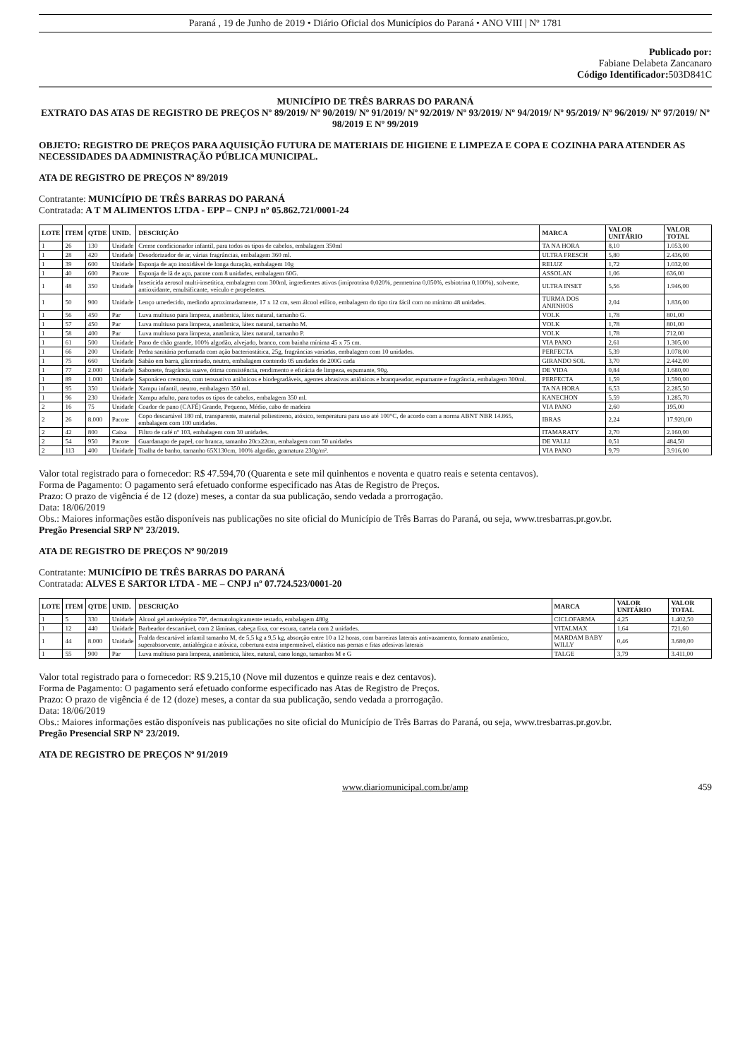Paraná , 19 de Junho de 2019 • Diário Oficial dos Municípios do Paraná • ANO VIII | Nº 1781
Publicado por:
Fabiane Delabeta Zancanaro
Código Identificador: 503D841C
MUNICÍPIO DE TRÊS BARRAS DO PARANÁ
EXTRATO DAS ATAS DE REGISTRO DE PREÇOS Nº 89/2019/ Nº 90/2019/ Nº 91/2019/ Nº 92/2019/ Nº 93/2019/ Nº 94/2019/ Nº 95/2019/ Nº 96/2019/ Nº 97/2019/ Nº 98/2019 E Nº 99/2019
OBJETO: REGISTRO DE PREÇOS PARA AQUISIÇÃO FUTURA DE MATERIAIS DE HIGIENE E LIMPEZA E COPA E COZINHA PARA ATENDER AS NECESSIDADES DA ADMINISTRAÇÃO PÚBLICA MUNICIPAL.
ATA DE REGISTRO DE PREÇOS Nº 89/2019
Contratante: MUNICÍPIO DE TRÊS BARRAS DO PARANÁ
Contratada: A T M ALIMENTOS LTDA - EPP – CNPJ nº 05.862.721/0001-24
| LOTE | ITEM | QTDE | UNID. | DESCRIÇÃO | MARCA | VALOR UNITÁRIO | VALOR TOTAL |
| --- | --- | --- | --- | --- | --- | --- | --- |
| 1 | 26 | 130 | Unidade | Creme condicionador infantil, para todos os tipos de cabelos, embalagem 350ml | TA NA HORA | 8,10 | 1.053,00 |
| 1 | 28 | 420 | Unidade | Desodorizador de ar, várias fragrâncias, embalagem 360 ml. | ULTRA FRESCH | 5,80 | 2.436,00 |
| 1 | 39 | 600 | Unidade | Esponja de aço inoxidável de longa duração, embalagem 10g | RELUZ | 1,72 | 1.032,00 |
| 1 | 40 | 600 | Pacote | Esponja de lã de aço, pacote com 8 unidades, embalagem 60G. | ASSOLAN | 1,06 | 636,00 |
| 1 | 48 | 350 | Unidade | Inseticida aerosol multi-insetitica, embalagem com 300ml, ingredientes ativos (imiprotrina 0,020%, permetrina 0,050%, esbiotrina 0,100%), solvente, antioxidante, emulsificante, veículo e propelentes. | ULTRA INSET | 5,56 | 1.946,00 |
| 1 | 50 | 900 | Unidade | Lenço umedecido, medindo aproximadamente, 17 x 12 cm, sem álcool etílico, embalagem do tipo tira fácil com no mínimo 48 unidades. | TURMA DOS ANJINHOS | 2,04 | 1.836,00 |
| 1 | 56 | 450 | Par | Luva multiuso para limpeza, anatômica, látex natural, tamanho G. | VOLK | 1,78 | 801,00 |
| 1 | 57 | 450 | Par | Luva multiuso para limpeza, anatômica, látex natural, tamanho M. | VOLK | 1,78 | 801,00 |
| 1 | 58 | 400 | Par | Luva multiuso para limpeza, anatômica, látex natural, tamanho P. | VOLK | 1,78 | 712,00 |
| 1 | 61 | 500 | Unidade | Pano de chão grande, 100% algodão, alvejado, branco, com bainha mínima 45 x 75 cm. | VIA PANO | 2,61 | 1.305,00 |
| 1 | 66 | 200 | Unidade | Pedra sanitária perfumada com ação bacteriostática, 25g, fragrâncias variadas, embalagem com 10 unidades. | PERFECTA | 5,39 | 1.078,00 |
| 1 | 75 | 660 | Unidade | Sabão em barra, glicerinado, neutro, embalagem contendo 05 unidades de 200G cada | GIRANDO SOL | 3,70 | 2.442,00 |
| 1 | 77 | 2.000 | Unidade | Sabonete, fragrância suave, ótima consistência, rendimento e eficácia de limpeza, espumante, 90g. | DE VIDA | 0,84 | 1.680,00 |
| 1 | 89 | 1.000 | Unidade | Saponáceo cremoso, com tensoativo aniônicos e biodegradáveis, agentes abrasivos aniônicos e branqueador, espumante e fragrância, embalagem 300ml. | PERFECTA | 1,59 | 1.590,00 |
| 1 | 95 | 350 | Unidade | Xampu infantil, neutro, embalagem 350 ml. | TA NA HORA | 6,53 | 2.285,50 |
| 1 | 96 | 230 | Unidade | Xampu adulto, para todos os tipos de cabelos, embalagem 350 ml. | KANECHON | 5,59 | 1.285,70 |
| 2 | 16 | 75 | Unidade | Coador de pano (CAFÉ) Grande, Pequeno, Médio, cabo de madeira | VIA PANO | 2,60 | 195,00 |
| 2 | 26 | 8.000 | Pacote | Copo descartável 180 ml, transparente, material poliestireno, atóxico, temperatura para uso até 100°C, de acordo com a norma ABNT NBR 14.865, embalagem com 100 unidades. | IBRAS | 2,24 | 17.920,00 |
| 2 | 42 | 800 | Caixa | Filtro de café nº 103, embalagem com 30 unidades. | ITAMARATY | 2,70 | 2.160,00 |
| 2 | 54 | 950 | Pacote | Guardanapo de papel, cor branca, tamanho 20cx22cm, embalagem com 50 unidades | DE VALLI | 0,51 | 484,50 |
| 2 | 113 | 400 | Unidade | Toalha de banho, tamanho 65X130cm, 100% algodão, gramatura 230g/m². | VIA PANO | 9,79 | 3.916,00 |
Valor total registrado para o fornecedor: R$ 47.594,70 (Quarenta e sete mil quinhentos e noventa e quatro reais e setenta centavos).
Forma de Pagamento: O pagamento será efetuado conforme especificado nas Atas de Registro de Preços.
Prazo: O prazo de vigência é de 12 (doze) meses, a contar da sua publicação, sendo vedada a prorrogação.
Data: 18/06/2019
Obs.: Maiores informações estão disponíveis nas publicações no site oficial do Município de Três Barras do Paraná, ou seja, www.tresbarras.pr.gov.br.
Pregão Presencial SRP Nº 23/2019.
ATA DE REGISTRO DE PREÇOS Nº 90/2019
Contratante: MUNICÍPIO DE TRÊS BARRAS DO PARANÁ
Contratada: ALVES E SARTOR LTDA - ME – CNPJ nº 07.724.523/0001-20
| LOTE | ITEM | QTDE | UNID. | DESCRIÇÃO | MARCA | VALOR UNITÁRIO | VALOR TOTAL |
| --- | --- | --- | --- | --- | --- | --- | --- |
| 1 | 5 | 330 | Unidade | Álcool gel antisséptico 70°, dermatologicamente testado, embalagem 480g | CICLOFARMA | 4,25 | 1.402,50 |
| 1 | 12 | 440 | Unidade | Barbeador descartável, com 2 lâminas, cabeça fixa, cor escura, cartela com 2 unidades. | VITALMAX | 1,64 | 721,60 |
| 1 | 44 | 8.000 | Unidade | Fralda descartável infantil tamanho M, de 5,5 kg a 9,5 kg, absorção entre 10 a 12 horas, com barreiras laterais antivazamento, formato anatômico, superabsorvente, antialérgica e atóxica, cobertura extra impermeável, elástico nas pernas e fitas adesivas laterais | MARDAM BABY WILLY | 0,46 | 3.680,00 |
| 1 | 55 | 900 | Par | Luva multiuso para limpeza, anatômica, látex, natural, cano longo, tamanhos M e G | TALGE | 3,79 | 3.411,00 |
Valor total registrado para o fornecedor: R$ 9.215,10 (Nove mil duzentos e quinze reais e dez centavos).
Forma de Pagamento: O pagamento será efetuado conforme especificado nas Atas de Registro de Preços.
Prazo: O prazo de vigência é de 12 (doze) meses, a contar da sua publicação, sendo vedada a prorrogação.
Data: 18/06/2019
Obs.: Maiores informações estão disponíveis nas publicações no site oficial do Município de Três Barras do Paraná, ou seja, www.tresbarras.pr.gov.br.
Pregão Presencial SRP Nº 23/2019.
ATA DE REGISTRO DE PREÇOS Nº 91/2019
www.diariomunicipal.com.br/amp 459